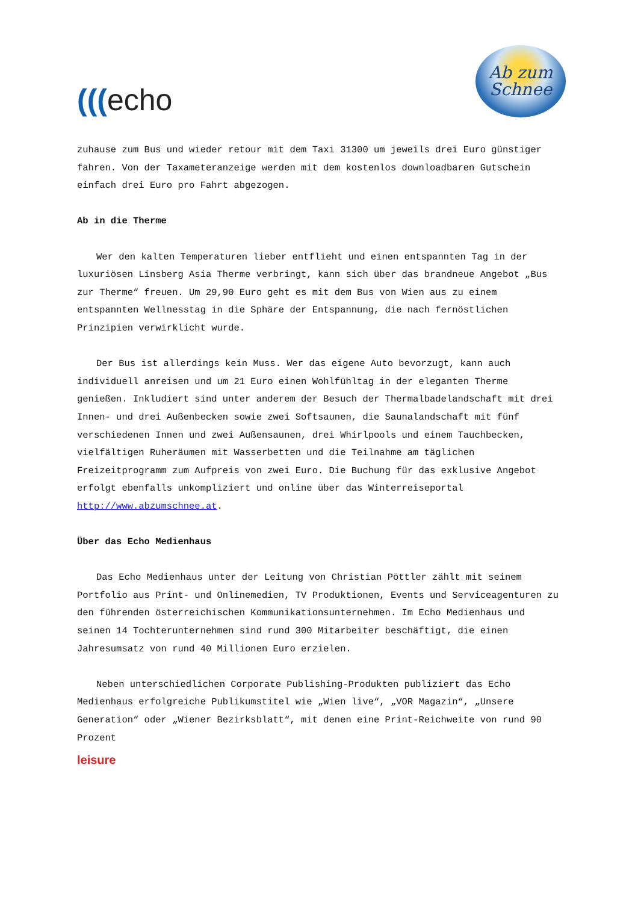(((echo
Ab zum
Schnee
zuhause zum Bus und wieder retour mit dem Taxi 31300 um jeweils drei Euro günstiger fahren. Von der Taxameteranzeige werden mit dem kostenlos downloadbaren Gutschein einfach drei Euro pro Fahrt abgezogen.
Ab in die Therme
Wer den kalten Temperaturen lieber entflieht und einen entspannten Tag in der luxuriösen Linsberg Asia Therme verbringt, kann sich über das brandneue Angebot „Bus zur Therme“ freuen. Um 29,90 Euro geht es mit dem Bus von Wien aus zu einem entspannten Wellnesstag in die Sphäre der Entspannung, die nach fernöstlichen Prinzipien verwirklicht wurde.
Der Bus ist allerdings kein Muss. Wer das eigene Auto bevorzugt, kann auch individuell anreisen und um 21 Euro einen Wohlfühltag in der eleganten Therme genießen. Inkludiert sind unter anderem der Besuch der Thermalbadelandschaft mit drei Innen- und drei Außenbecken sowie zwei Softsaunen, die Saunalandschaft mit fünf verschiedenen Innen und zwei Außensaunen, drei Whirlpools und einem Tauchbecken, vielfältigen Ruheräumen mit Wasserbetten und die Teilnahme am täglichen Freizeitprogramm zum Aufpreis von zwei Euro. Die Buchung für das exklusive Angebot erfolgt ebenfalls unkompliziert und online über das Winterreiseportal http://www.abzumschnee.at.
Über das Echo Medienhaus
Das Echo Medienhaus unter der Leitung von Christian Pöttler zählt mit seinem Portfolio aus Print- und Onlinemedien, TV Produktionen, Events und Serviceagenturen zu den führenden österreichischen Kommunikationsunternehmen. Im Echo Medienhaus und seinen 14 Tochterunternehmen sind rund 300 Mitarbeiter beschäftigt, die einen Jahresumsatz von rund 40 Millionen Euro erzielen.
Neben unterschiedlichen Corporate Publishing-Produkten publiziert das Echo Medienhaus erfolgreiche Publikumstitel wie „Wien live“, „VOR Magazin“, „Unsere Generation“ oder „Wiener Bezirksblatt“, mit denen eine Print-Reichweite von rund 90 Prozent
leisure